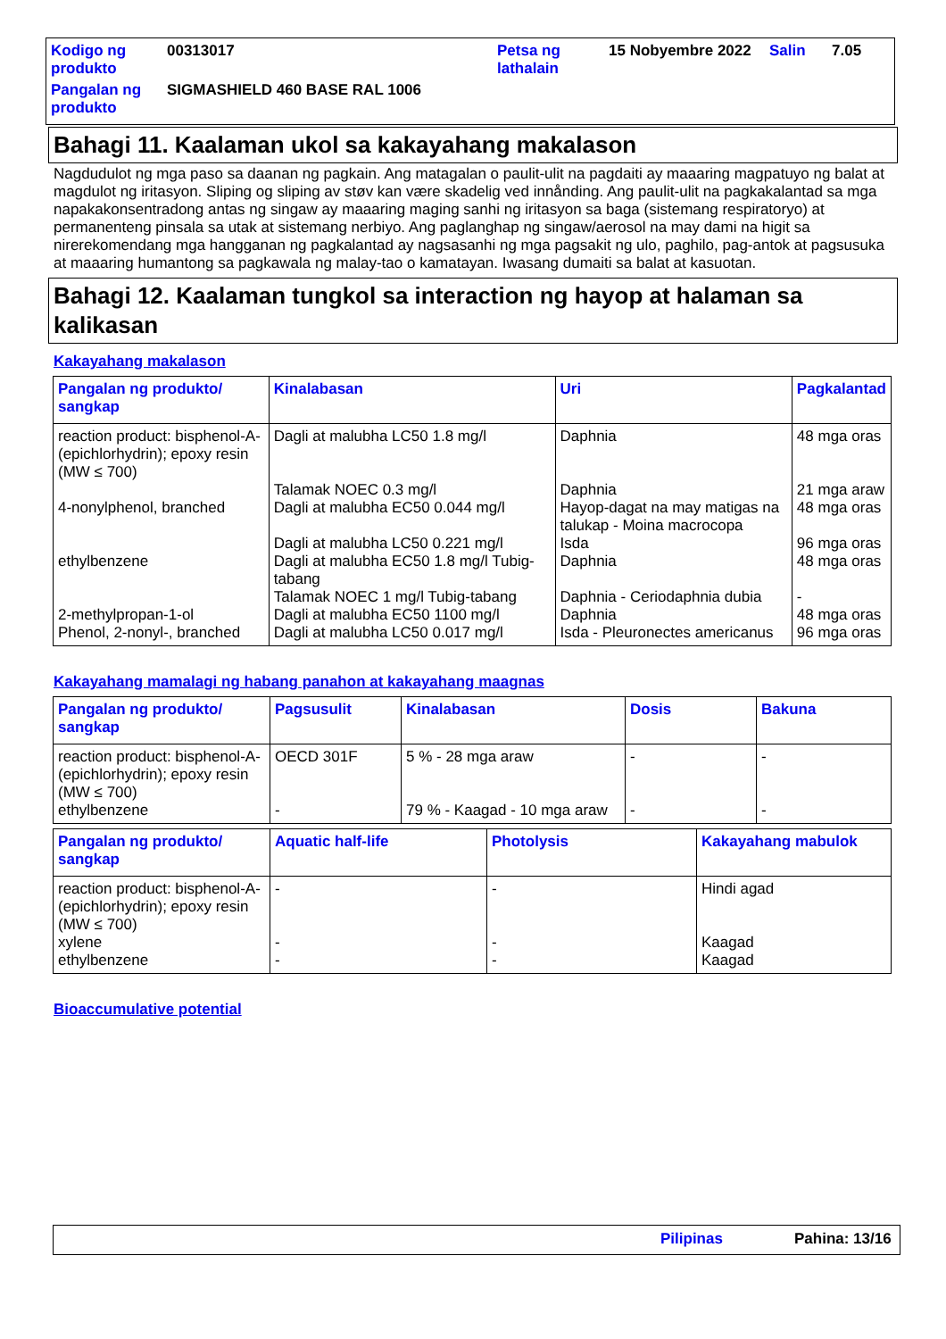| Kodigo ng produkto | 00313017 | Petsa ng lathalain | 15 Nobyembre 2022 | Salin | 7.05 |
| Pangalan ng produkto | SIGMASHIELD 460 BASE RAL 1006 | | | | |
Bahagi 11. Kaalaman ukol sa kakayahang makalason
Nagdudulot ng mga paso sa daanan ng pagkain. Ang matagalan o paulit-ulit na pagdaiti ay maaaring magpatuyo ng balat at magdulot ng iritasyon. Sliping og sliping av støv kan være skadelig ved innånding. Ang paulit-ulit na pagkakalantad sa mga napakakonsentradong antas ng singaw ay maaaring maging sanhi ng iritasyon sa baga (sistemang respiratoryo) at permanenteng pinsala sa utak at sistemang nerbiyo. Ang paglanghap ng singaw/aerosol na may dami na higit sa nirerekomendang mga hangganan ng pagkalantad ay nagsasanhi ng mga pagsakit ng ulo, paghilo, pag-antok at pagsusuka at maaaring humantong sa pagkawala ng malay-tao o kamatayan. Iwasang dumaiti sa balat at kasuotan.
Bahagi 12. Kaalaman tungkol sa interaction ng hayop at halaman sa kalikasan
Kakayahang makalason
| Pangalan ng produkto/ sangkap | Kinalabasan | Uri | Pagkalantad |
| --- | --- | --- | --- |
| reaction product: bisphenol-A-(epichlorhydrin); epoxy resin (MW ≤ 700) | Dagli at malubha LC50 1.8 mg/l | Daphnia | 48 mga oras |
| | Talamak NOEC 0.3 mg/l | Daphnia | 21 mga araw |
| 4-nonylphenol, branched | Dagli at malubha EC50 0.044 mg/l | Hayop-dagat na may matigas na talukap - Moina macrocopa | 48 mga oras |
| | Dagli at malubha LC50 0.221 mg/l | Isda | 96 mga oras |
| ethylbenzene | Dagli at malubha EC50 1.8 mg/l Tubig-tabang | Daphnia | 48 mga oras |
| | Talamak NOEC 1 mg/l Tubig-tabang | Daphnia - Ceriodaphnia dubia | - |
| 2-methylpropan-1-ol | Dagli at malubha EC50 1100 mg/l | Daphnia | 48 mga oras |
| Phenol, 2-nonyl-, branched | Dagli at malubha LC50 0.017 mg/l | Isda - Pleuronectes americanus | 96 mga oras |
Kakayahang mamalagi ng habang panahon at kakayahang maagnas
| Pangalan ng produkto/ sangkap | Pagsusulit | Kinalabasan | Dosis | Bakuna |
| --- | --- | --- | --- | --- |
| reaction product: bisphenol-A-(epichlorhydrin); epoxy resin (MW ≤ 700) | OECD 301F | 5 % - 28 mga araw | - | - |
| ethylbenzene | - | 79 % - Kaagad - 10 mga araw | - | - |
| Pangalan ng produkto/ sangkap | Aquatic half-life | Photolysis | Kakayahang mabulok |
| --- | --- | --- | --- |
| reaction product: bisphenol-A-(epichlorhydrin); epoxy resin (MW ≤ 700) | - | - | Hindi agad |
| xylene | - | - | Kaagad |
| ethylbenzene | - | - | Kaagad |
Bioaccumulative potential
Pilipinas Pahina: 13/16